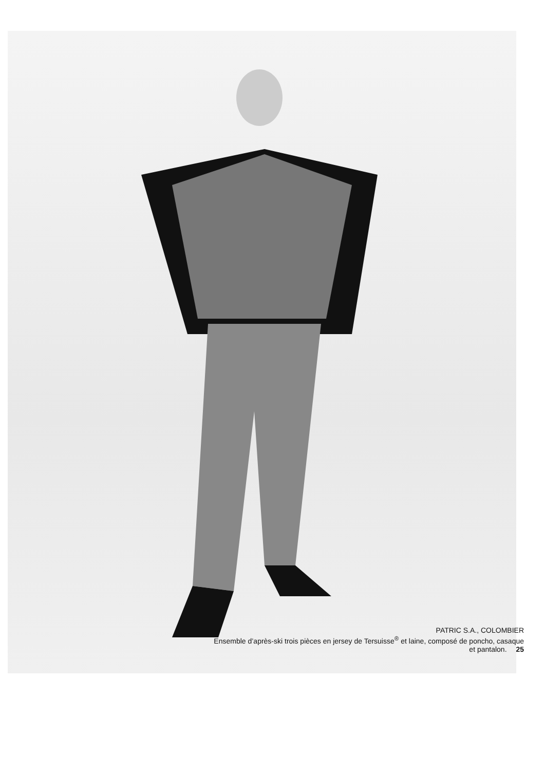PATRIC S.A., COLOMBIER
Ensemble d’après-ski trois pièces en jersey de Tersuisse<sup>®</sup> et laine, composé de poncho, casaque
et pantalon. 25